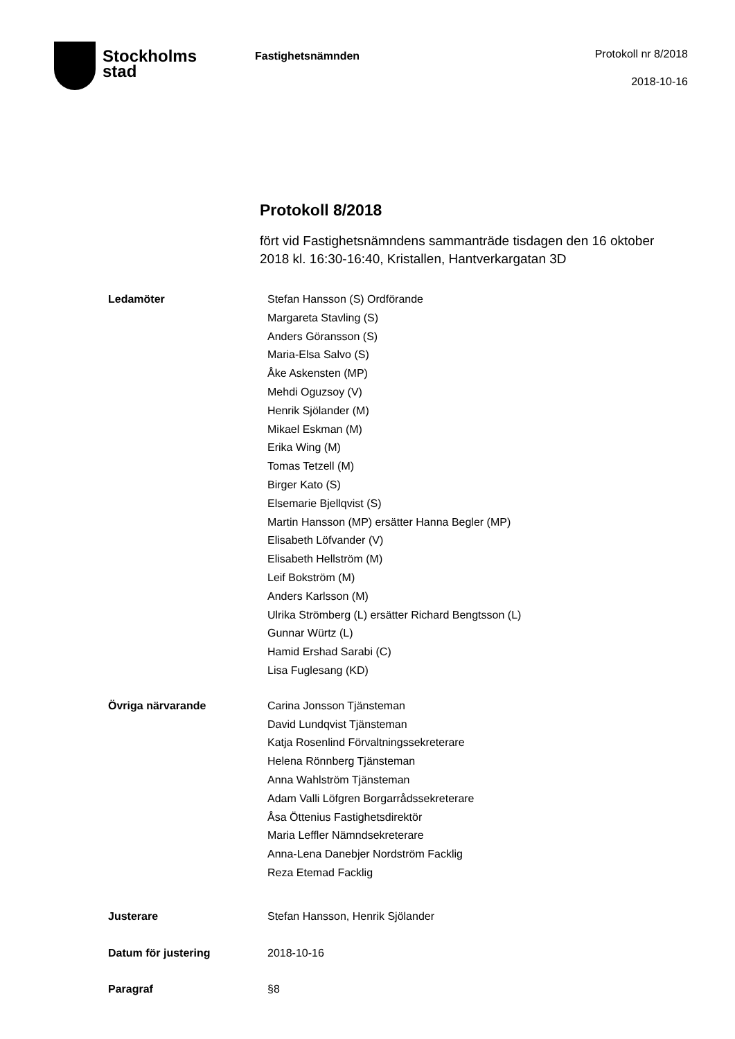Stockholms
stad
Fastighetsnämnden
Protokoll nr 8/2018
2018-10-16
Protokoll 8/2018
fört vid Fastighetsnämndens sammanträde tisdagen den 16 oktober 2018 kl. 16:30-16:40, Kristallen, Hantverkargatan 3D
Ledamöter Stefan Hansson (S) Ordförande
Margareta Stavling (S)
Anders Göransson (S)
Maria-Elsa Salvo (S)
Åke Askensten (MP)
Mehdi Oguzsoy (V)
Henrik Sjölander (M)
Mikael Eskman (M)
Erika Wing (M)
Tomas Tetzell (M)
Birger Kato (S)
Elsemarie Bjellqvist (S)
Martin Hansson (MP) ersätter Hanna Begler (MP)
Elisabeth Löfvander (V)
Elisabeth Hellström (M)
Leif Bokström (M)
Anders Karlsson (M)
Ulrika Strömberg (L) ersätter Richard Bengtsson (L)
Gunnar Würtz (L)
Hamid Ershad Sarabi (C)
Lisa Fuglesang (KD)
Övriga närvarande Carina Jonsson Tjänsteman
David Lundqvist Tjänsteman
Katja Rosenlind Förvaltningssekreterare
Helena Rönnberg Tjänsteman
Anna Wahlström Tjänsteman
Adam Valli Löfgren Borgarrådssekreterare
Åsa Öttenius Fastighetsdirektör
Maria Leffler Nämndsekreterare
Anna-Lena Danebjer Nordström Facklig
Reza Etemad Facklig
Justerare Stefan Hansson, Henrik Sjölander
Datum för justering 2018-10-16
Paragraf §8